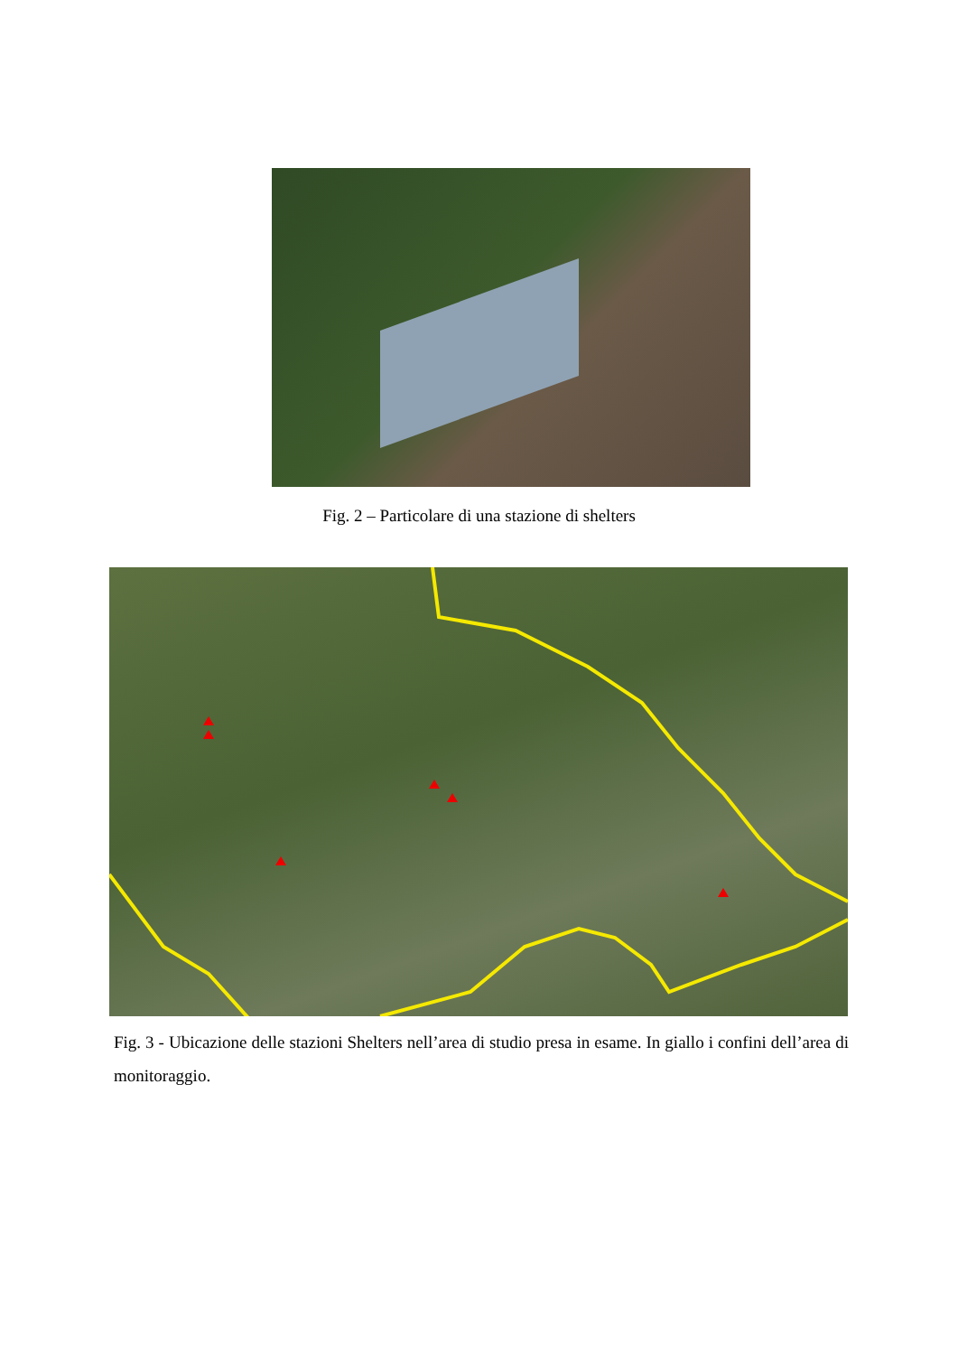Fig. 2 – Particolare di una stazione di shelters
Fig. 3 - Ubicazione delle stazioni Shelters nell’area di studio presa in esame. In giallo i confini dell’area di monitoraggio.